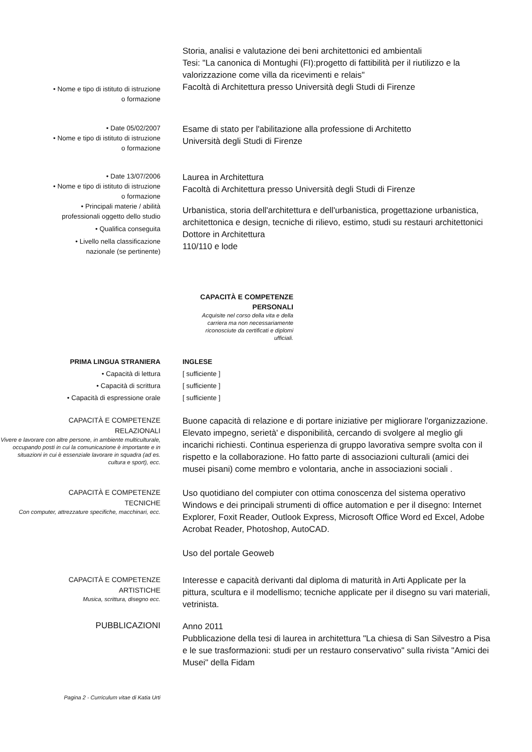• Nome e tipo di istituto di istruzione
o formazione
Storia, analisi e valutazione dei beni architettonici ed ambientali
Tesi: "La canonica di Montughi (FI):progetto di fattibilità per il riutilizzo e la valorizzazione come villa da ricevimenti e relais"
Facoltà di Architettura presso Università degli Studi di Firenze
• Date 05/02/2007
• Nome e tipo di istituto di istruzione
o formazione
Esame di stato per l'abilitazione alla professione di Architetto
Università degli Studi di Firenze
• Date 13/07/2006
• Nome e tipo di istituto di istruzione
o formazione
• Principali materie / abilità
professionali oggetto dello studio
• Qualifica conseguita
• Livello nella classificazione
nazionale (se pertinente)
Laurea in Architettura
Facoltà di Architettura presso Università degli Studi di Firenze
Urbanistica, storia dell'architettura e dell'urbanistica, progettazione urbanistica, architettonica e design, tecniche di rilievo, estimo, studi su restauri architettonici
Dottore in Architettura
110/110 e lode
CAPACITÀ E COMPETENZE
PERSONALI
Acquisite nel corso della vita e della carriera ma non necessariamente riconosciute da certificati e diplomi ufficiali.
PRIMA LINGUA STRANIERA
• Capacità di lettura
• Capacità di scrittura
• Capacità di espressione orale
INGLESE
[ sufficiente ]
[ sufficiente ]
[ sufficiente ]
CAPACITÀ E COMPETENZE
RELAZIONALI
Vivere e lavorare con altre persone, in ambiente multiculturale, occupando posti in cui la comunicazione è importante e in situazioni in cui è essenziale lavorare in squadra (ad es. cultura e sport), ecc.
Buone capacità di relazione e di portare iniziative per migliorare l'organizzazione. Elevato impegno, serietà' e disponibilità, cercando di svolgere al meglio gli incarichi richiesti. Continua esperienza di gruppo lavorativa sempre svolta con il rispetto e la collaborazione. Ho fatto parte di associazioni culturali (amici dei musei pisani) come membro e volontaria, anche in associazioni sociali .
CAPACITÀ E COMPETENZE
TECNICHE
Con computer, attrezzature specifiche, macchinari, ecc.
Uso quotidiano del compiuter con ottima conoscenza del sistema operativo Windows e dei principali strumenti di office automation e per il disegno: Internet Explorer, Foxit Reader, Outlook Express, Microsoft Office Word ed Excel, Adobe Acrobat Reader, Photoshop, AutoCAD.
Uso del portale Geoweb
CAPACITÀ E COMPETENZE
ARTISTICHE
Musica, scrittura, disegno ecc.
Interesse e capacità derivanti dal diploma di maturità in Arti Applicate per la pittura, scultura e il modellismo; tecniche applicate per il disegno su vari materiali, vetrinista.
PUBBLICAZIONI
Anno 2011
Pubblicazione della tesi di laurea in architettura "La chiesa di San Silvestro a Pisa e le sue trasformazioni: studi per un restauro conservativo" sulla rivista "Amici dei Musei" della Fidam
Pagina 2 - Curriculum vitae di Katia Urti